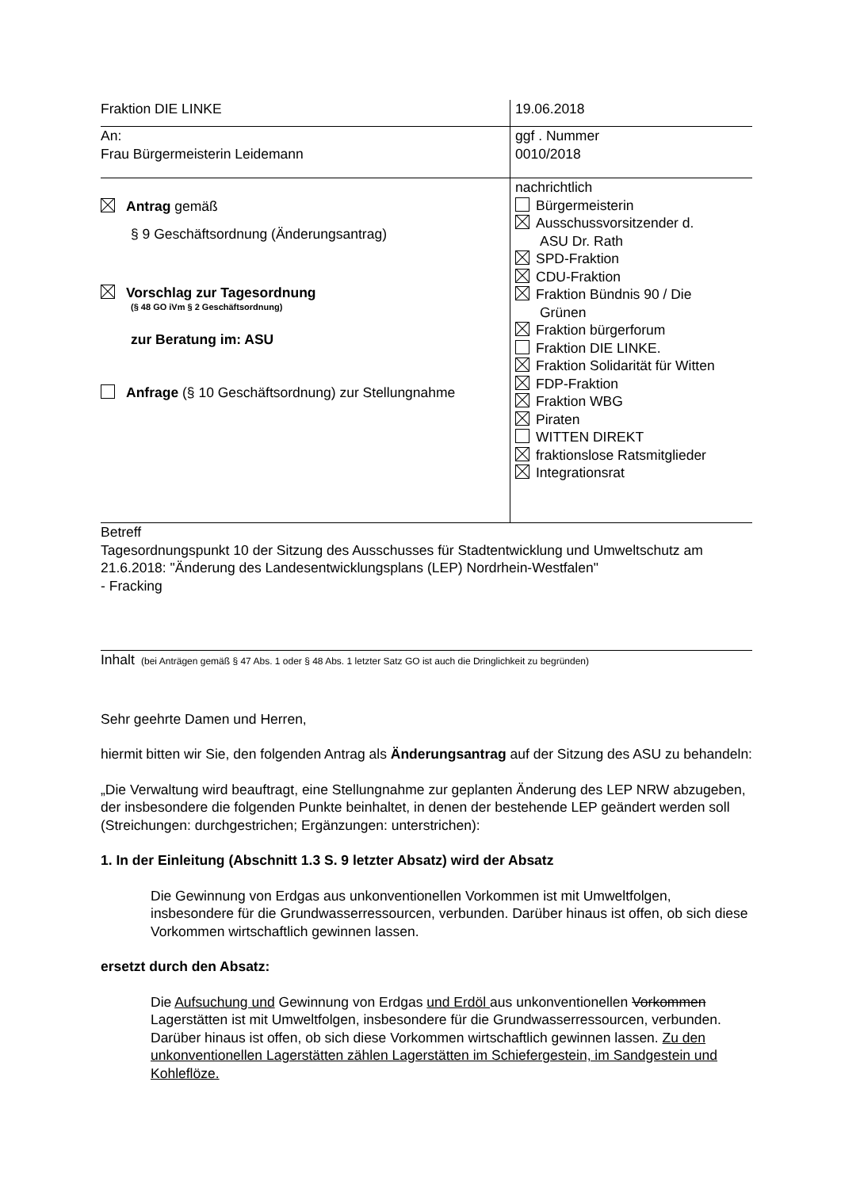| Fraktion DIE LINKE | 19.06.2018 |
| An: Frau Bürgermeisterin Leidemann | ggf . Nummer 0010/2018 |
| Antrag gemäß § 9 Geschäftsordnung (Änderungsantrag) Vorschlag zur Tagesordnung (§ 48 GO iVm § 2 Geschäftsordnung) zur Beratung im: ASU Anfrage (§ 10 Geschäftsordnung) zur Stellungnahme | nachrichtlich Bürgermeisterin Ausschussvorsitzender d. ASU Dr. Rath SPD-Fraktion CDU-Fraktion Fraktion Bündnis 90 / Die Grünen Fraktion bürgerforum Fraktion DIE LINKE. Fraktion Solidarität für Witten FDP-Fraktion Fraktion WBG Piraten WITTEN DIREKT fraktionslose Ratsmitglieder Integrationsrat |
| Betreff Tagesordnungspunkt 10 der Sitzung des Ausschusses für Stadtentwicklung und Umweltschutz am 21.6.2018: "Änderung des Landesentwicklungsplans (LEP) Nordrhein-Westfalen" - Fracking | |
Inhalt (bei Anträgen gemäß § 47 Abs. 1 oder § 48 Abs. 1 letzter Satz GO ist auch die Dringlichkeit zu begründen)
Sehr geehrte Damen und Herren,
hiermit bitten wir Sie, den folgenden Antrag als Änderungsantrag auf der Sitzung des ASU zu behandeln:
„Die Verwaltung wird beauftragt, eine Stellungnahme zur geplanten Änderung des LEP NRW abzugeben, der insbesondere die folgenden Punkte beinhaltet, in denen der bestehende LEP geändert werden soll (Streichungen: durchgestrichen; Ergänzungen: unterstrichen):
1. In der Einleitung (Abschnitt 1.3 S. 9 letzter Absatz) wird der Absatz
Die Gewinnung von Erdgas aus unkonventionellen Vorkommen ist mit Umweltfolgen, insbesondere für die Grundwasserressourcen, verbunden. Darüber hinaus ist offen, ob sich diese Vorkommen wirtschaftlich gewinnen lassen.
ersetzt durch den Absatz:
Die Aufsuchung und Gewinnung von Erdgas und Erdöl aus unkonventionellen Vorkommen Lagerstätten ist mit Umweltfolgen, insbesondere für die Grundwasserressourcen, verbunden. Darüber hinaus ist offen, ob sich diese Vorkommen wirtschaftlich gewinnen lassen. Zu den unkonventionellen Lagerstätten zählen Lagerstätten im Schiefergestein, im Sandgestein und Kohleflöze.